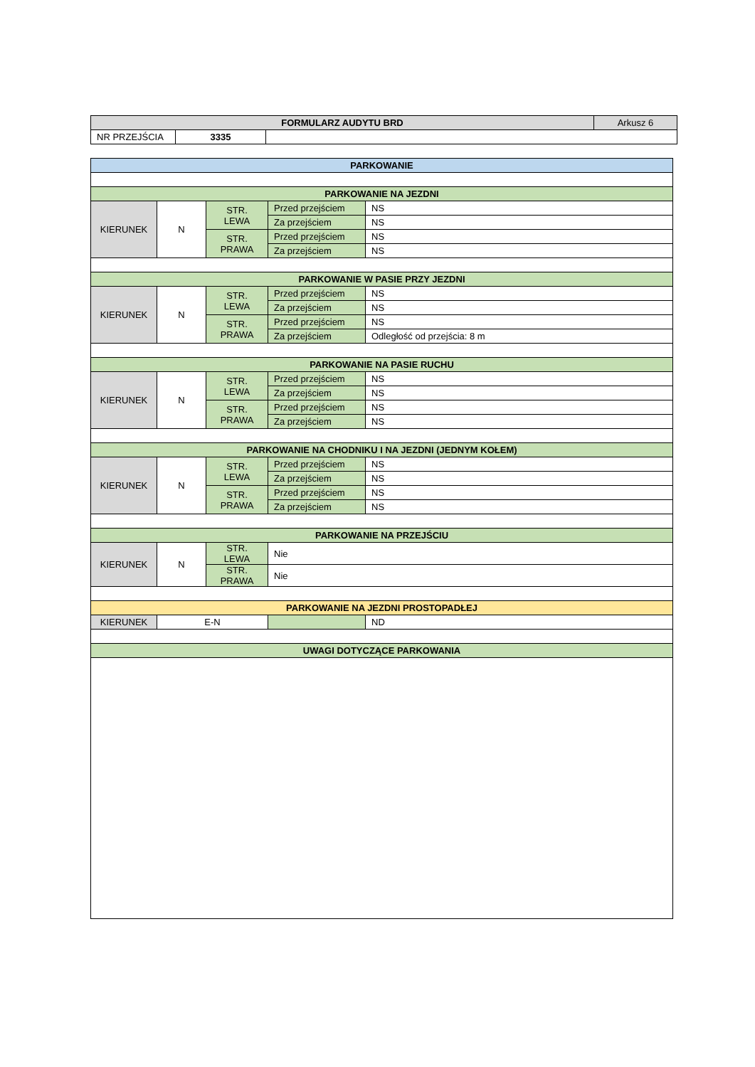| FORMULARZ AUDYTU BRD | | | Arkusz 6 |
| NR PRZEJŚCIA | 3335 | | |
| PARKOWANIE | | | | |
| --- | --- | --- | --- | --- |
| PARKOWANIE NA JEZDNI | | | | |
| KIERUNEK | N | STR. LEWA | Przed przejściem | NS |
| | | | Za przejściem | NS |
| | | STR. PRAWA | Przed przejściem | NS |
| | | | Za przejściem | NS |
| PARKOWANIE W PASIE PRZY JEZDNI | | | | |
| KIERUNEK | N | STR. LEWA | Przed przejściem | NS |
| | | | Za przejściem | NS |
| | | STR. PRAWA | Przed przejściem | NS |
| | | | Za przejściem | Odległość od przejścia: 8 m |
| PARKOWANIE NA PASIE RUCHU | | | | |
| KIERUNEK | N | STR. LEWA | Przed przejściem | NS |
| | | | Za przejściem | NS |
| | | STR. PRAWA | Przed przejściem | NS |
| | | | Za przejściem | NS |
| PARKOWANIE NA CHODNIKU I NA JEZDNI (JEDNYM KOŁEM) | | | | |
| KIERUNEK | N | STR. LEWA | Przed przejściem | NS |
| | | | Za przejściem | NS |
| | | STR. PRAWA | Przed przejściem | NS |
| | | | Za przejściem | NS |
| PARKOWANIE NA PRZEJŚCIU | | | | |
| KIERUNEK | N | STR. LEWA | Nie | |
| | | STR. PRAWA | Nie | |
| PARKOWANIE NA JEZDNI PROSTOPADŁEJ | | | | |
| KIERUNEK | E-N | | | ND |
| UWAGI DOTYCZĄCE PARKOWANIA | | | | |